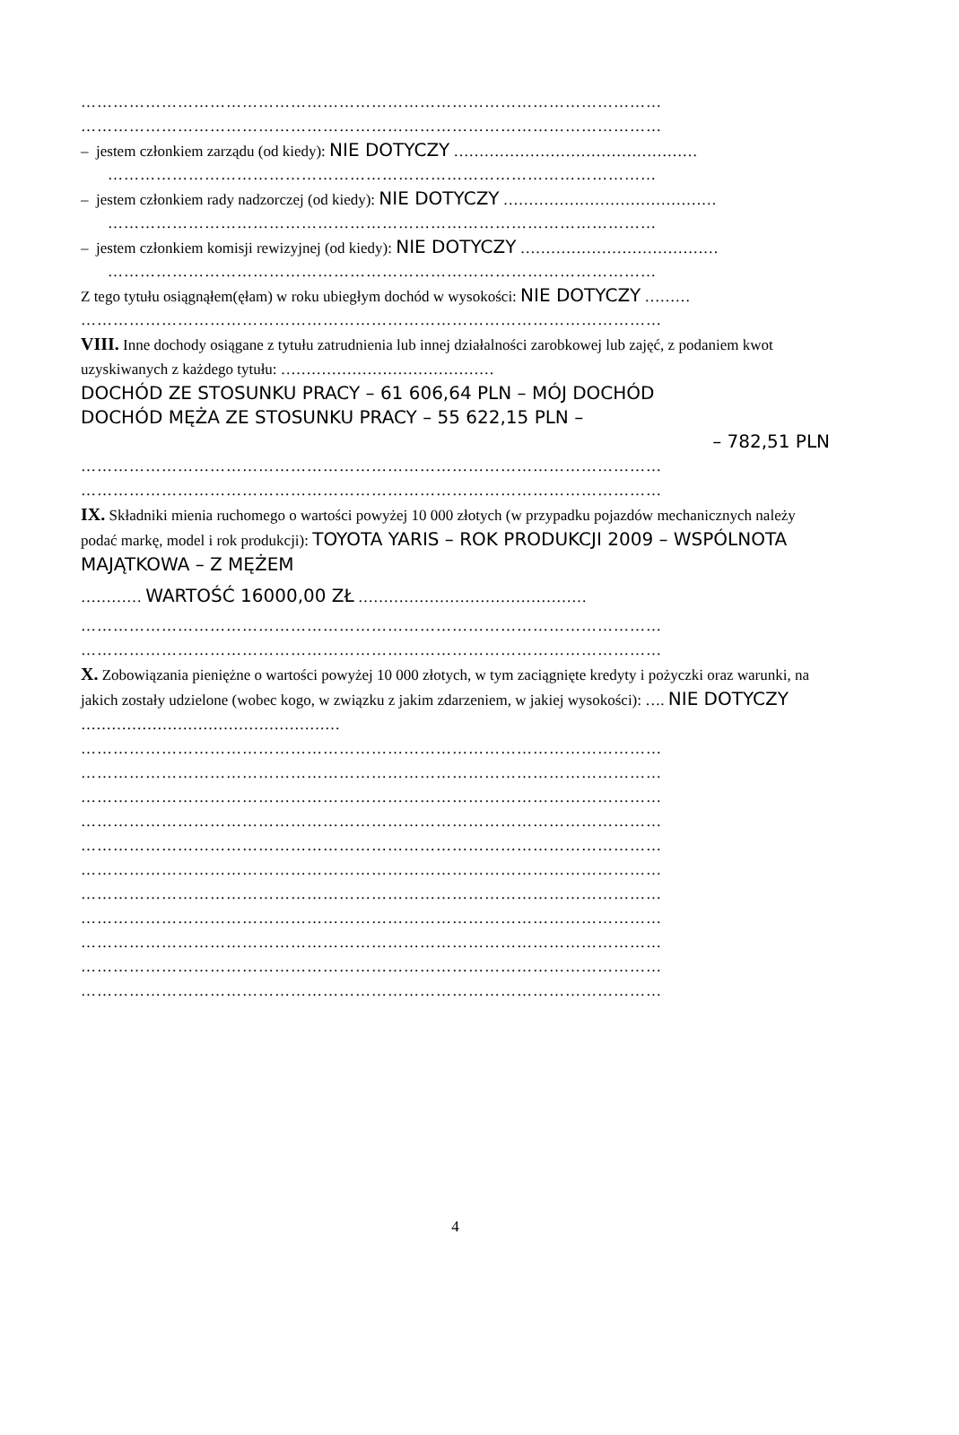………………………………………………………………………………………………
………………………………………………………………………………………………
– jestem członkiem zarządu (od kiedy): NIE DOTYCZY …………………………………………
…………………………………………………………………………………………
– jestem członkiem rady nadzorczej (od kiedy): NIE DOTYCZY ……………………………………
…………………………………………………………………………………………
– jestem członkiem komisji rewizyjnej (od kiedy): NIE DOTYCZY …………………………………
…………………………………………………………………………………………
Z tego tytułu osiągnąłem(ęłam) w roku ubiegłym dochód w wysokości: NIE DOTYCZY ………
………………………………………………………………………………………………
VIII. Inne dochody osiągane z tytułu zatrudnienia lub innej działalności zarobkowej lub zajęć, z podaniem kwot uzyskiwanych z każdego tytułu: ……………………………………
DOCHÓD ZE STOSUNKU PRACY – 61 606,64 PLN – MÓJ DOCHÓD
DOCHÓD MĘŻA ZE STOSUNKU PRACY – 55 622,15 PLN –
– 782,51 PLN
………………………………………………………………………………………………
………………………………………………………………………………………………
IX. Składniki mienia ruchomego o wartości powyżej 10 000 złotych (w przypadku pojazdów mechanicznych należy podać markę, model i rok produkcji): TOYOTA YARIS – ROK PRODUKCJI 2009 – WSPÓLNOTA MAJĄTKOWA – Z MĘŻEM
………… WARTOŚĆ 16000,00 ZŁ ………………………………………
………………………………………………………………………………………………
………………………………………………………………………………………………
X. Zobowiązania pieniężne o wartości powyżej 10 000 złotych, w tym zaciągnięte kredyty i pożyczki oraz warunki, na jakich zostały udzielone (wobec kogo, w związku z jakim zdarzeniem, w jakiej wysokości): …. NIE DOTYCZY ……………………………………………
………………………………………………………………………………………………
………………………………………………………………………………………………
………………………………………………………………………………………………
………………………………………………………………………………………………
………………………………………………………………………………………………
………………………………………………………………………………………………
………………………………………………………………………………………………
………………………………………………………………………………………………
………………………………………………………………………………………………
………………………………………………………………………………………………
………………………………………………………………………………………………
4